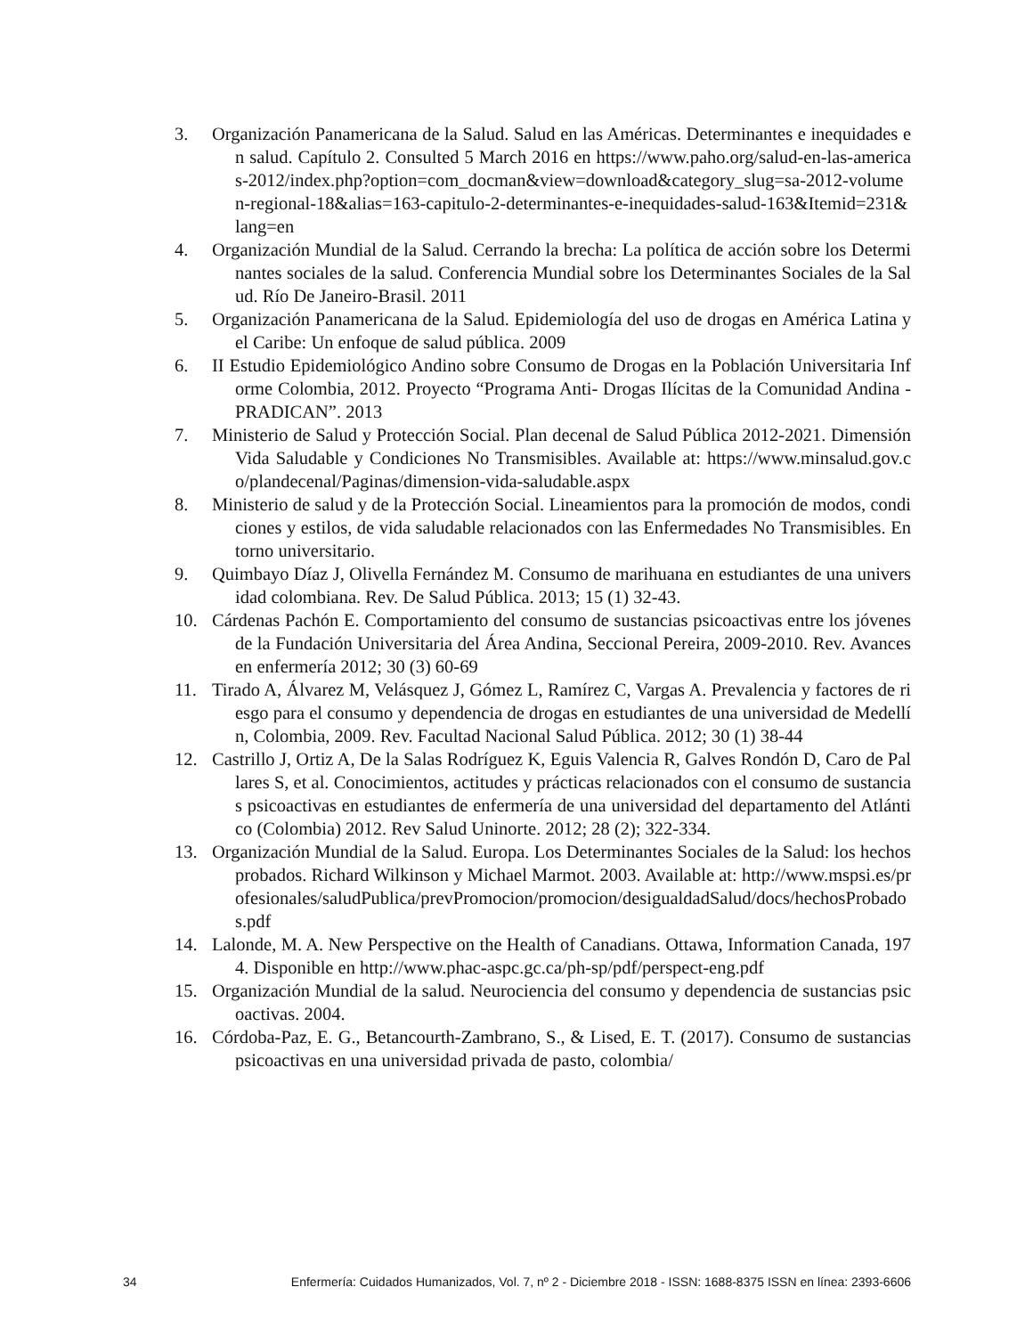3. Organización Panamericana de la Salud. Salud en las Américas. Determinantes e inequidades en salud. Capítulo 2. Consulted 5 March 2016 en https://www.paho.org/salud-en-las-americas-2012/index.php?option=com_docman&view=download&category_slug=sa-2012-volumen-regional-18&alias=163-capitulo-2-determinantes-e-inequidades-salud-163&Itemid=231&lang=en
4. Organización Mundial de la Salud. Cerrando la brecha: La política de acción sobre los Determinantes sociales de la salud. Conferencia Mundial sobre los Determinantes Sociales de la Salud. Río De Janeiro-Brasil. 2011
5. Organización Panamericana de la Salud. Epidemiología del uso de drogas en América Latina y el Caribe: Un enfoque de salud pública. 2009
6. II Estudio Epidemiológico Andino sobre Consumo de Drogas en la Población Universitaria Informe Colombia, 2012. Proyecto “Programa Anti- Drogas Ilícitas de la Comunidad Andina - PRADICAN”. 2013
7. Ministerio de Salud y Protección Social. Plan decenal de Salud Pública 2012-2021. Dimensión Vida Saludable y Condiciones No Transmisibles. Available at: https://www.minsalud.gov.co/plandecenal/Paginas/dimension-vida-saludable.aspx
8. Ministerio de salud y de la Protección Social. Lineamientos para la promoción de modos, condiciones y estilos, de vida saludable relacionados con las Enfermedades No Transmisibles. Entorno universitario.
9. Quimbayo Díaz J, Olivella Fernández M. Consumo de marihuana en estudiantes de una universidad colombiana. Rev. De Salud Pública. 2013; 15 (1) 32-43.
10. Cárdenas Pachón E. Comportamiento del consumo de sustancias psicoactivas entre los jóvenes de la Fundación Universitaria del Área Andina, Seccional Pereira, 2009-2010. Rev. Avances en enfermería 2012; 30 (3) 60-69
11. Tirado A, Álvarez M, Velásquez J, Gómez L, Ramírez C, Vargas A. Prevalencia y factores de riesgo para el consumo y dependencia de drogas en estudiantes de una universidad de Medellín, Colombia, 2009. Rev. Facultad Nacional Salud Pública. 2012; 30 (1) 38-44
12. Castrillo J, Ortiz A, De la Salas Rodríguez K, Eguis Valencia R, Galves Rondón D, Caro de Pallares S, et al. Conocimientos, actitudes y prácticas relacionados con el consumo de sustancias psicoactivas en estudiantes de enfermería de una universidad del departamento del Atlántico (Colombia) 2012. Rev Salud Uninorte. 2012; 28 (2); 322-334.
13. Organización Mundial de la Salud. Europa. Los Determinantes Sociales de la Salud: los hechos probados. Richard Wilkinson y Michael Marmot. 2003. Available at: http://www.mspsi.es/profesionales/saludPublica/prevPromocion/promocion/desigualdadSalud/docs/hechosProbados.pdf
14. Lalonde, M. A. New Perspective on the Health of Canadians. Ottawa, Information Canada, 1974. Disponible en http://www.phac-aspc.gc.ca/ph-sp/pdf/perspect-eng.pdf
15. Organización Mundial de la salud. Neurociencia del consumo y dependencia de sustancias psicoactivas. 2004.
16. Córdoba-Paz, E. G., Betancourth-Zambrano, S., & Lised, E. T. (2017). Consumo de sustancias psicoactivas en una universidad privada de pasto, colombia/
34 Enfermería: Cuidados Humanizados, Vol. 7, nº 2 - Diciembre 2018 - ISSN: 1688-8375 ISSN en línea: 2393-6606